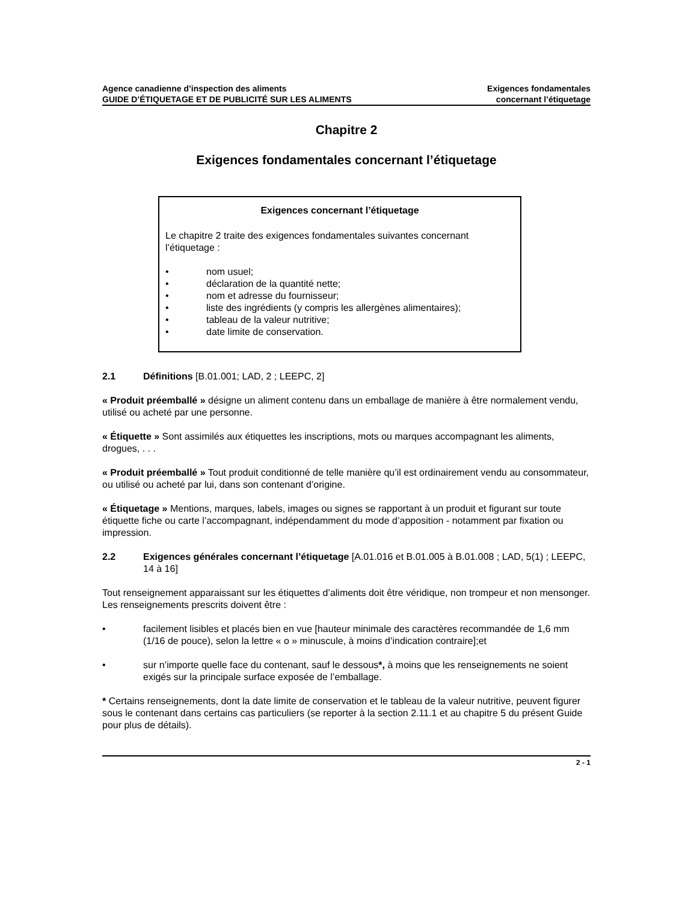Agence canadienne d’inspection des aliments
GUIDE D’ÉTIQUETAGE ET DE PUBLICITÉ SUR LES ALIMENTS
Exigences fondamentales
concernant l’étiquetage
Chapitre 2
Exigences fondamentales concernant l’étiquetage
Exigences concernant l’étiquetage
Le chapitre 2 traite des exigences fondamentales suivantes concernant l’étiquetage :
• nom usuel;
• déclaration de la quantité nette;
• nom et adresse du fournisseur;
• liste des ingrédients (y compris les allergènes alimentaires);
• tableau de la valeur nutritive;
• date limite de conservation.
2.1 Définitions [B.01.001; LAD, 2 ; LEEPC, 2]
« Produit préemballé » désigne un aliment contenu dans un emballage de manière à être normalement vendu, utilisé ou acheté par une personne.
« Étiquette » Sont assimilés aux étiquettes les inscriptions, mots ou marques accompagnant les aliments, drogues, . . .
« Produit préemballé » Tout produit conditionné de telle manière qu’il est ordinairement vendu au consommateur, ou utilisé ou acheté par lui, dans son contenant d’origine.
« Étiquetage » Mentions, marques, labels, images ou signes se rapportant à un produit et figurant sur toute étiquette fiche ou carte l’accompagnant, indépendamment du mode d’apposition - notamment par fixation ou impression.
2.2 Exigences générales concernant l’étiquetage [A.01.016 et B.01.005 à B.01.008 ; LAD, 5(1) ; LEEPC, 14 à 16]
Tout renseignement apparaissant sur les étiquettes d’aliments doit être véridique, non trompeur et non mensonger. Les renseignements prescrits doivent être :
• facilement lisibles et placés bien en vue [hauteur minimale des caractères recommandée de 1,6 mm (1/16 de pouce), selon la lettre « o » minuscule, à moins d’indication contraire];et
• sur n’importe quelle face du contenant, sauf le dessous*, à moins que les renseignements ne soient exigés sur la principale surface exposée de l’emballage.
* Certains renseignements, dont la date limite de conservation et le tableau de la valeur nutritive, peuvent figurer sous le contenant dans certains cas particuliers (se reporter à la section 2.11.1 et au chapitre 5 du présent Guide pour plus de détails).
2 - 1